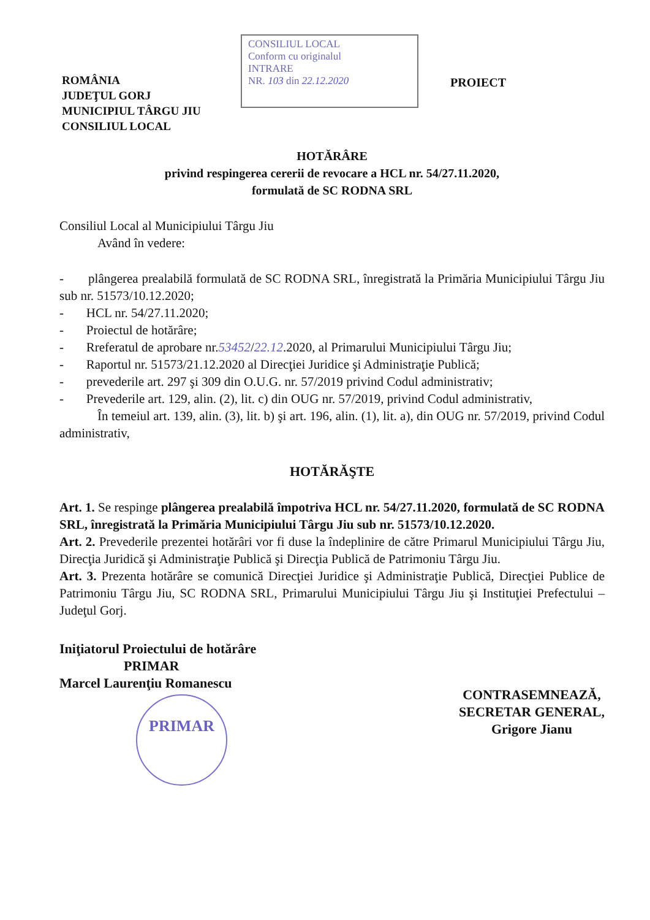ROMÂNIA
JUDEŢUL GORJ
MUNICIPIUL TÂRGU JIU
CONSILIUL LOCAL
CONSILIUL LOCAL
Conform cu originalul
INTRARE
NR. 103 din 22.12.2020
PROIECT
HOTĂRÂRE
privind respingerea cererii de revocare a HCL nr. 54/27.11.2020,
formulată de SC RODNA SRL
Consiliul Local al Municipiului Târgu Jiu
Având în vedere:
- plângerea prealabilă formulată de SC RODNA SRL, înregistrată la Primăria Municipiului Târgu Jiu sub nr. 51573/10.12.2020;
- HCL nr. 54/27.11.2020;
- Proiectul de hotărâre;
- Rreferatul de aprobare nr.53452/22.12.2020, al Primarului Municipiului Târgu Jiu;
- Raportul nr. 51573/21.12.2020 al Direcţiei Juridice şi Administraţie Publică;
- prevederile art. 297 şi 309 din O.U.G. nr. 57/2019 privind Codul administrativ;
- Prevederile art. 129, alin. (2), lit. c) din OUG nr. 57/2019, privind Codul administrativ,
În temeiul art. 139, alin. (3), lit. b) şi art. 196, alin. (1), lit. a), din OUG nr. 57/2019, privind Codul administrativ,
HOTĂRĂŞTE
Art. 1. Se respinge plângerea prealabilă împotriva HCL nr. 54/27.11.2020, formulată de SC RODNA SRL, înregistrată la Primăria Municipiului Târgu Jiu sub nr. 51573/10.12.2020.
Art. 2. Prevederile prezentei hotărâri vor fi duse la îndeplinire de către Primarul Municipiului Târgu Jiu, Direcţia Juridică şi Administraţie Publică şi Direcţia Publică de Patrimoniu Târgu Jiu.
Art. 3. Prezenta hotărâre se comunică Direcţiei Juridice şi Administraţie Publică, Direcţiei Publice de Patrimoniu Târgu Jiu, SC RODNA SRL, Primarului Municipiului Târgu Jiu şi Instituţiei Prefectului – Judeţul Gorj.
Iniţiatorul Proiectului de hotărâre
PRIMAR
Marcel Laurenţiu Romanescu
PRIMAR
CONTRASEMNEAZĂ,
SECRETAR GENERAL,
Grigore Jianu